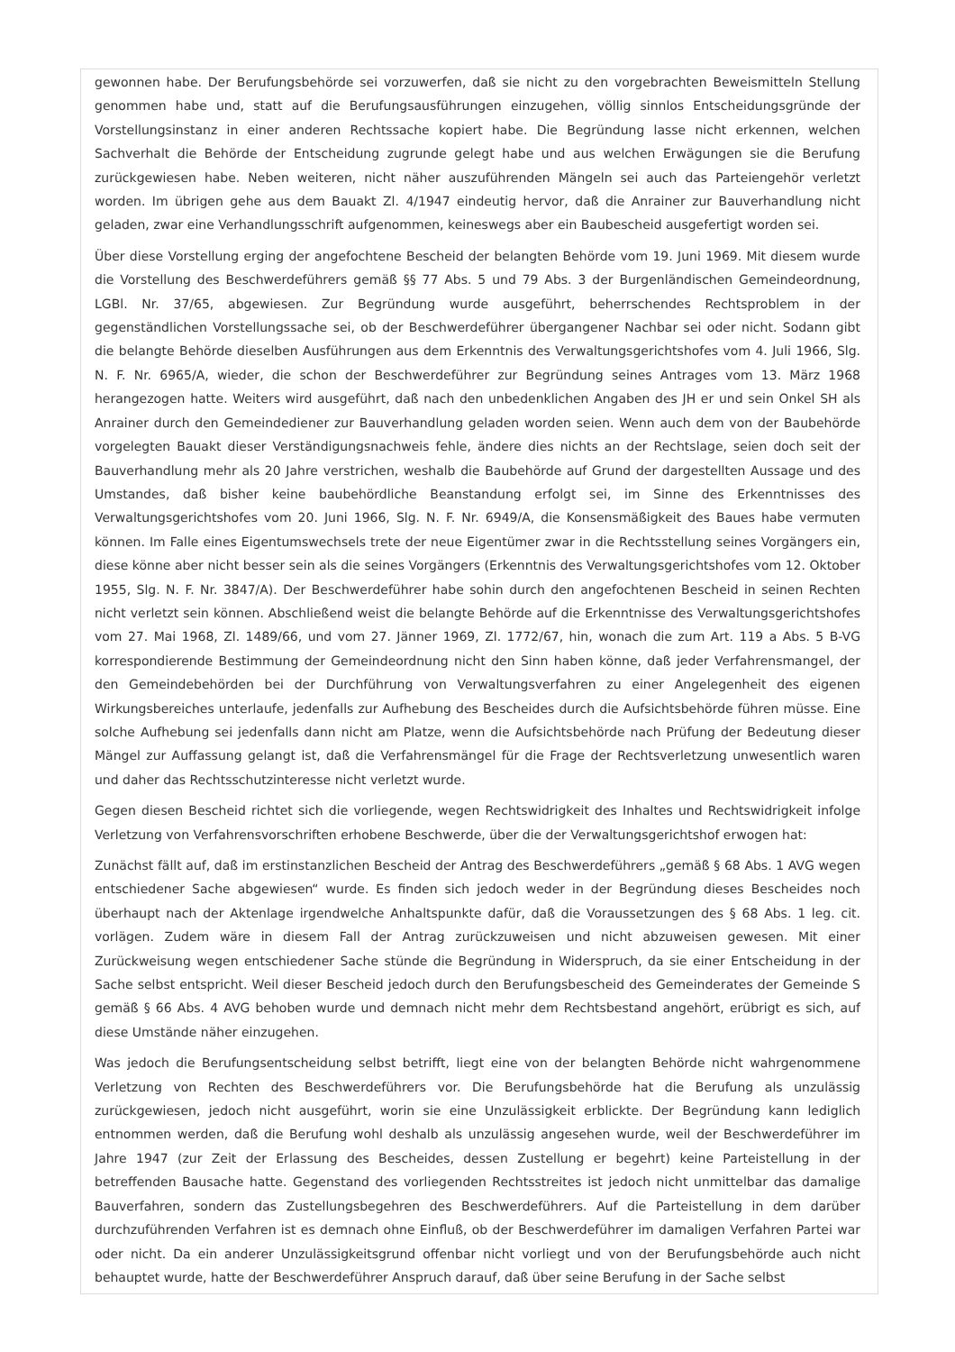gewonnen habe. Der Berufungsbehörde sei vorzuwerfen, daß sie nicht zu den vorgebrachten Beweismitteln Stellung genommen habe und, statt auf die Berufungsausführungen einzugehen, völlig sinnlos Entscheidungsgründe der Vorstellungsinstanz in einer anderen Rechtssache kopiert habe. Die Begründung lasse nicht erkennen, welchen Sachverhalt die Behörde der Entscheidung zugrunde gelegt habe und aus welchen Erwägungen sie die Berufung zurückgewiesen habe. Neben weiteren, nicht näher auszuführenden Mängeln sei auch das Parteiengehör verletzt worden. Im übrigen gehe aus dem Bauakt Zl. 4/1947 eindeutig hervor, daß die Anrainer zur Bauverhandlung nicht geladen, zwar eine Verhandlungsschrift aufgenommen, keineswegs aber ein Baubescheid ausgefertigt worden sei.
Über diese Vorstellung erging der angefochtene Bescheid der belangten Behörde vom 19. Juni 1969. Mit diesem wurde die Vorstellung des Beschwerdeführers gemäß §§ 77 Abs. 5 und 79 Abs. 3 der Burgenländischen Gemeindeordnung, LGBl. Nr. 37/65, abgewiesen. Zur Begründung wurde ausgeführt, beherrschendes Rechtsproblem in der gegenständlichen Vorstellungssache sei, ob der Beschwerdeführer übergangener Nachbar sei oder nicht. Sodann gibt die belangte Behörde dieselben Ausführungen aus dem Erkenntnis des Verwaltungsgerichtshofes vom 4. Juli 1966, Slg. N. F. Nr. 6965/A, wieder, die schon der Beschwerdeführer zur Begründung seines Antrages vom 13. März 1968 herangezogen hatte. Weiters wird ausgeführt, daß nach den unbedenklichen Angaben des JH er und sein Onkel SH als Anrainer durch den Gemeindediener zur Bauverhandlung geladen worden seien. Wenn auch dem von der Baubehörde vorgelegten Bauakt dieser Verständigungsnachweis fehle, ändere dies nichts an der Rechtslage, seien doch seit der Bauverhandlung mehr als 20 Jahre verstrichen, weshalb die Baubehörde auf Grund der dargestellten Aussage und des Umstandes, daß bisher keine baubehördliche Beanstandung erfolgt sei, im Sinne des Erkenntnisses des Verwaltungsgerichtshofes vom 20. Juni 1966, Slg. N. F. Nr. 6949/A, die Konsensmäßigkeit des Baues habe vermuten können. Im Falle eines Eigentumswechsels trete der neue Eigentümer zwar in die Rechtsstellung seines Vorgängers ein, diese könne aber nicht besser sein als die seines Vorgängers (Erkenntnis des Verwaltungsgerichtshofes vom 12. Oktober 1955, Slg. N. F. Nr. 3847/A). Der Beschwerdeführer habe sohin durch den angefochtenen Bescheid in seinen Rechten nicht verletzt sein können. Abschließend weist die belangte Behörde auf die Erkenntnisse des Verwaltungsgerichtshofes vom 27. Mai 1968, Zl. 1489/66, und vom 27. Jänner 1969, Zl. 1772/67, hin, wonach die zum Art. 119 a Abs. 5 B-VG korrespondierende Bestimmung der Gemeindeordnung nicht den Sinn haben könne, daß jeder Verfahrensmangel, der den Gemeindebehörden bei der Durchführung von Verwaltungsverfahren zu einer Angelegenheit des eigenen Wirkungsbereiches unterlaufe, jedenfalls zur Aufhebung des Bescheides durch die Aufsichtsbehörde führen müsse. Eine solche Aufhebung sei jedenfalls dann nicht am Platze, wenn die Aufsichtsbehörde nach Prüfung der Bedeutung dieser Mängel zur Auffassung gelangt ist, daß die Verfahrensmängel für die Frage der Rechtsverletzung unwesentlich waren und daher das Rechtsschutzinteresse nicht verletzt wurde.
Gegen diesen Bescheid richtet sich die vorliegende, wegen Rechtswidrigkeit des Inhaltes und Rechtswidrigkeit infolge Verletzung von Verfahrensvorschriften erhobene Beschwerde, über die der Verwaltungsgerichtshof erwogen hat:
Zunächst fällt auf, daß im erstinstanzlichen Bescheid der Antrag des Beschwerdeführers „gemäß § 68 Abs. 1 AVG wegen entschiedener Sache abgewiesen“ wurde. Es finden sich jedoch weder in der Begründung dieses Bescheides noch überhaupt nach der Aktenlage irgendwelche Anhaltspunkte dafür, daß die Voraussetzungen des § 68 Abs. 1 leg. cit. vorlägen. Zudem wäre in diesem Fall der Antrag zurückzuweisen und nicht abzuweisen gewesen. Mit einer Zurückweisung wegen entschiedener Sache stünde die Begründung in Widerspruch, da sie einer Entscheidung in der Sache selbst entspricht. Weil dieser Bescheid jedoch durch den Berufungsbescheid des Gemeinderates der Gemeinde S gemäß § 66 Abs. 4 AVG behoben wurde und demnach nicht mehr dem Rechtsbestand angehört, erübrigt es sich, auf diese Umstände näher einzugehen.
Was jedoch die Berufungsentscheidung selbst betrifft, liegt eine von der belangten Behörde nicht wahrgenommene Verletzung von Rechten des Beschwerdeführers vor. Die Berufungsbehörde hat die Berufung als unzulässig zurückgewiesen, jedoch nicht ausgeführt, worin sie eine Unzulässigkeit erblickte. Der Begründung kann lediglich entnommen werden, daß die Berufung wohl deshalb als unzulässig angesehen wurde, weil der Beschwerdeführer im Jahre 1947 (zur Zeit der Erlassung des Bescheides, dessen Zustellung er begehrt) keine Parteistellung in der betreffenden Bausache hatte. Gegenstand des vorliegenden Rechtsstreites ist jedoch nicht unmittelbar das damalige Bauverfahren, sondern das Zustellungsbegehren des Beschwerdeführers. Auf die Parteistellung in dem darüber durchzuführenden Verfahren ist es demnach ohne Einfluß, ob der Beschwerdeführer im damaligen Verfahren Partei war oder nicht. Da ein anderer Unzulässigkeitsgrund offenbar nicht vorliegt und von der Berufungsbehörde auch nicht behauptet wurde, hatte der Beschwerdeführer Anspruch darauf, daß über seine Berufung in der Sache selbst